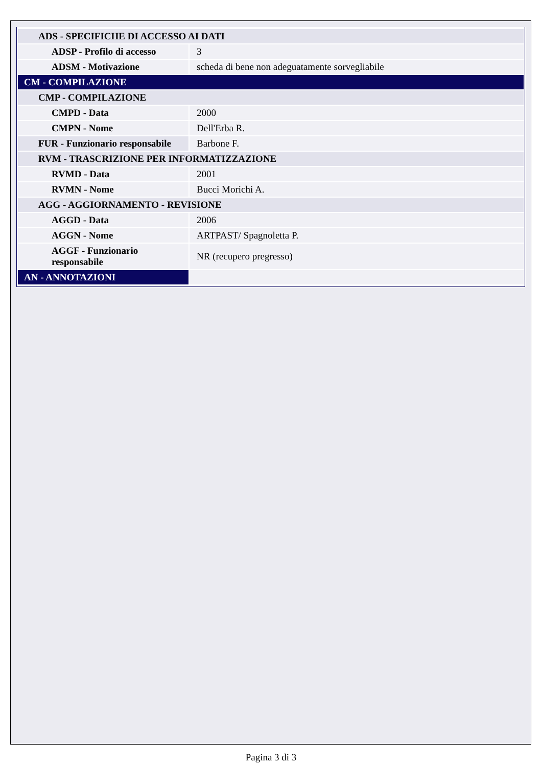| ADS - SPECIFICHE DI ACCESSO AI DATI | |
| ADSP - Profilo di accesso | 3 |
| ADSM - Motivazione | scheda di bene non adeguatamente sorvegliabile |
| CM - COMPILAZIONE | |
| CMP - COMPILAZIONE | |
| CMPD - Data | 2000 |
| CMPN - Nome | Dell'Erba R. |
| FUR - Funzionario responsabile | Barbone F. |
| RVM - TRASCRIZIONE PER INFORMATIZZAZIONE | |
| RVMD - Data | 2001 |
| RVMN - Nome | Bucci Morichi A. |
| AGG - AGGIORNAMENTO - REVISIONE | |
| AGGD - Data | 2006 |
| AGGN - Nome | ARTPAST/ Spagnoletta P. |
| AGGF - Funzionario responsabile | NR (recupero pregresso) |
| AN - ANNOTAZIONI | |
Pagina 3 di 3